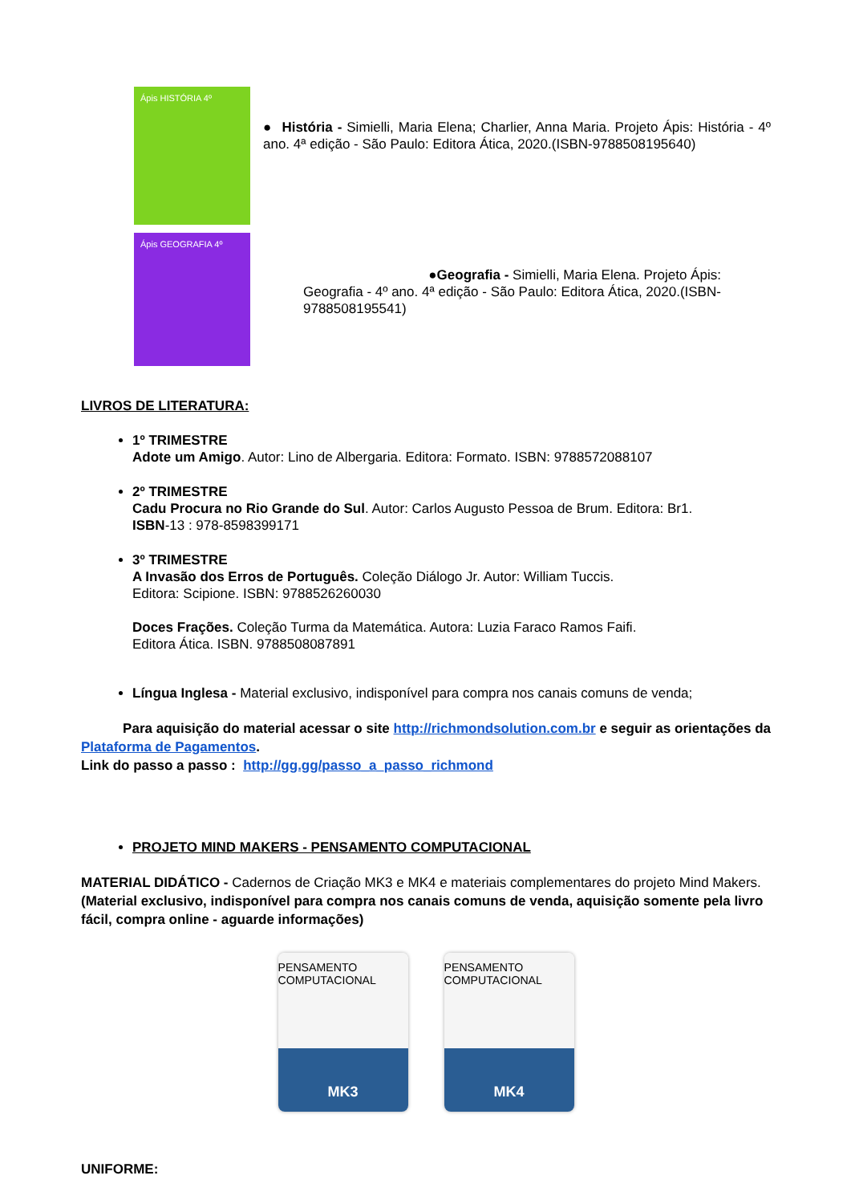Ápis HISTÓRIA 4º
● História - Simielli, Maria Elena; Charlier, Anna Maria. Projeto Ápis: História - 4º ano. 4ª edição - São Paulo: Editora Ática, 2020.(ISBN-9788508195640)
Ápis GEOGRAFIA 4º
●Geografia - Simielli, Maria Elena. Projeto Ápis:
Geografia - 4º ano. 4ª edição - São Paulo: Editora Ática, 2020.(ISBN-
9788508195541)
LIVROS DE LITERATURA:
1º TRIMESTRE
Adote um Amigo. Autor: Lino de Albergaria. Editora: Formato. ISBN: 9788572088107
2º TRIMESTRE
Cadu Procura no Rio Grande do Sul. Autor: Carlos Augusto Pessoa de Brum. Editora: Br1.
ISBN-13 : 978-8598399171
3º TRIMESTRE
A Invasão dos Erros de Português. Coleção Diálogo Jr. Autor: William Tuccis.
Editora: Scipione. ISBN: 9788526260030
Doces Frações. Coleção Turma da Matemática. Autora: Luzia Faraco Ramos Faifi.
Editora Ática. ISBN. 9788508087891
Língua Inglesa - Material exclusivo, indisponível para compra nos canais comuns de venda;
Para aquisição do material acessar o site http://richmondsolution.com.br e seguir as orientações da Plataforma de Pagamentos.
Link do passo a passo : http://gg.gg/passo_a_passo_richmond
PROJETO MIND MAKERS - PENSAMENTO COMPUTACIONAL
MATERIAL DIDÁTICO - Cadernos de Criação MK3 e MK4 e materiais complementares do projeto Mind Makers. (Material exclusivo, indisponível para compra nos canais comuns de venda, aquisição somente pela livro fácil, compra online - aguarde informações)
PENSAMENTO COMPUTACIONAL
MK3
PENSAMENTO COMPUTACIONAL
MK4
UNIFORME: